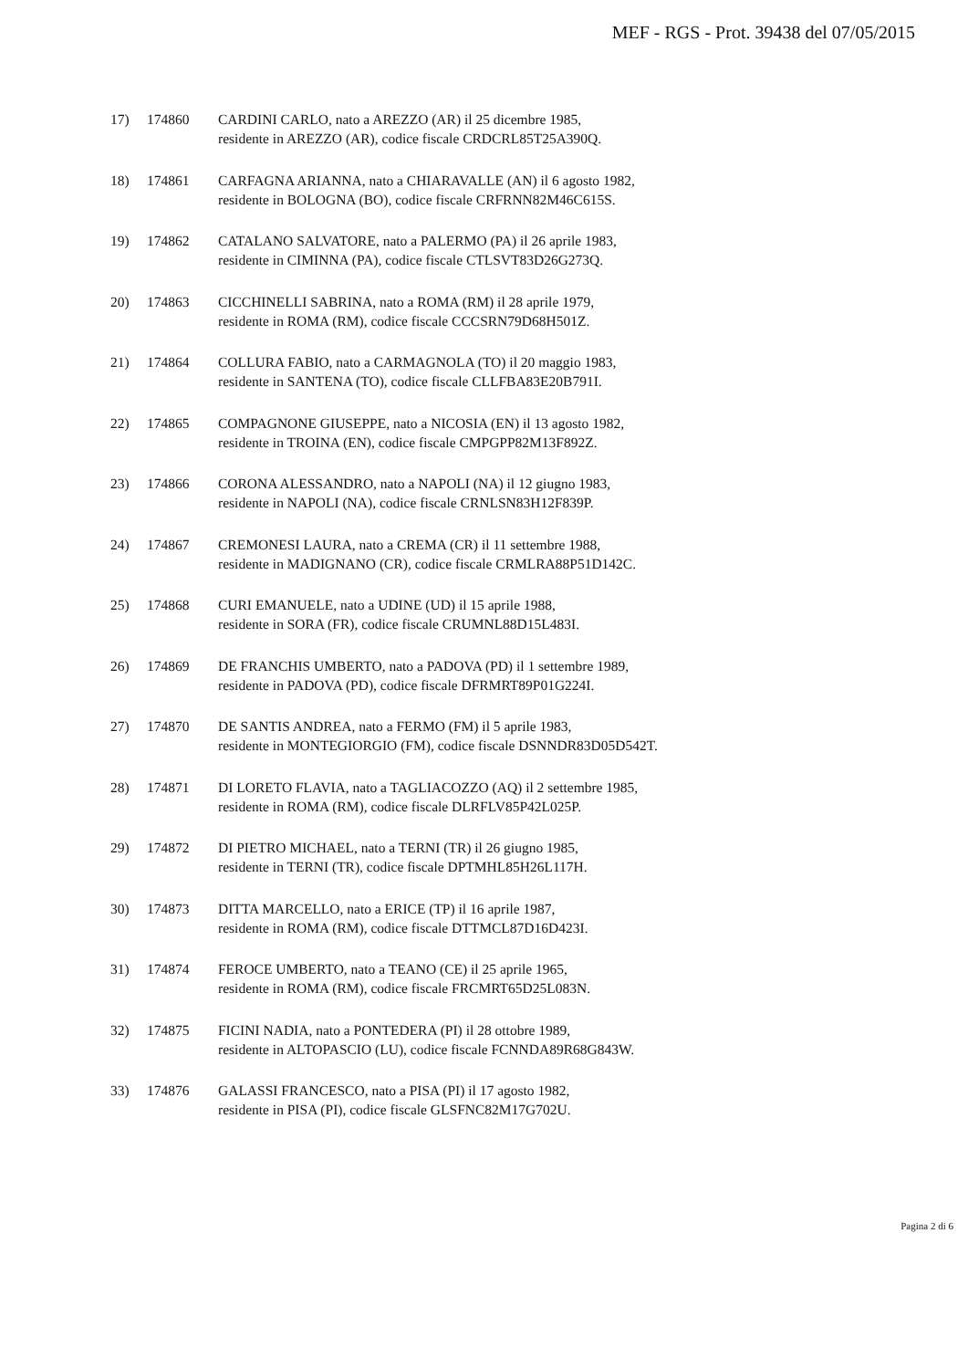MEF - RGS - Prot. 39438 del 07/05/2015
17) 174860 CARDINI CARLO, nato a AREZZO (AR) il 25 dicembre 1985,
residente in AREZZO (AR), codice fiscale CRDCRL85T25A390Q.
18) 174861 CARFAGNA ARIANNA, nato a CHIARAVALLE (AN) il 6 agosto 1982,
residente in BOLOGNA (BO), codice fiscale CRFRNN82M46C615S.
19) 174862 CATALANO SALVATORE, nato a PALERMO (PA) il 26 aprile 1983,
residente in CIMINNA (PA), codice fiscale CTLSVT83D26G273Q.
20) 174863 CICCHINELLI SABRINA, nato a ROMA (RM) il 28 aprile 1979,
residente in ROMA (RM), codice fiscale CCCSRN79D68H501Z.
21) 174864 COLLURA FABIO, nato a CARMAGNOLA (TO) il 20 maggio 1983,
residente in SANTENA (TO), codice fiscale CLLFBA83E20B791I.
22) 174865 COMPAGNONE GIUSEPPE, nato a NICOSIA (EN) il 13 agosto 1982,
residente in TROINA (EN), codice fiscale CMPGPP82M13F892Z.
23) 174866 CORONA ALESSANDRO, nato a NAPOLI (NA) il 12 giugno 1983,
residente in NAPOLI (NA), codice fiscale CRNLSN83H12F839P.
24) 174867 CREMONESI LAURA, nato a CREMA (CR) il 11 settembre 1988,
residente in MADIGNANO (CR), codice fiscale CRMLRA88P51D142C.
25) 174868 CURI EMANUELE, nato a UDINE (UD) il 15 aprile 1988,
residente in SORA (FR), codice fiscale CRUMNL88D15L483I.
26) 174869 DE FRANCHIS UMBERTO, nato a PADOVA (PD) il 1 settembre 1989,
residente in PADOVA (PD), codice fiscale DFRMRT89P01G224I.
27) 174870 DE SANTIS ANDREA, nato a FERMO (FM) il 5 aprile 1983,
residente in MONTEGIORGIO (FM), codice fiscale DSNNDR83D05D542T.
28) 174871 DI LORETO FLAVIA, nato a TAGLIACOZZO (AQ) il 2 settembre 1985,
residente in ROMA (RM), codice fiscale DLRFLV85P42L025P.
29) 174872 DI PIETRO MICHAEL, nato a TERNI (TR) il 26 giugno 1985,
residente in TERNI (TR), codice fiscale DPTMHL85H26L117H.
30) 174873 DITTA MARCELLO, nato a ERICE (TP) il 16 aprile 1987,
residente in ROMA (RM), codice fiscale DTTMCL87D16D423I.
31) 174874 FEROCE UMBERTO, nato a TEANO (CE) il 25 aprile 1965,
residente in ROMA (RM), codice fiscale FRCMRT65D25L083N.
32) 174875 FICINI NADIA, nato a PONTEDERA (PI) il 28 ottobre 1989,
residente in ALTOPASCIO (LU), codice fiscale FCNNDA89R68G843W.
33) 174876 GALASSI FRANCESCO, nato a PISA (PI) il 17 agosto 1982,
residente in PISA (PI), codice fiscale GLSFNC82M17G702U.
Pagina 2 di 6